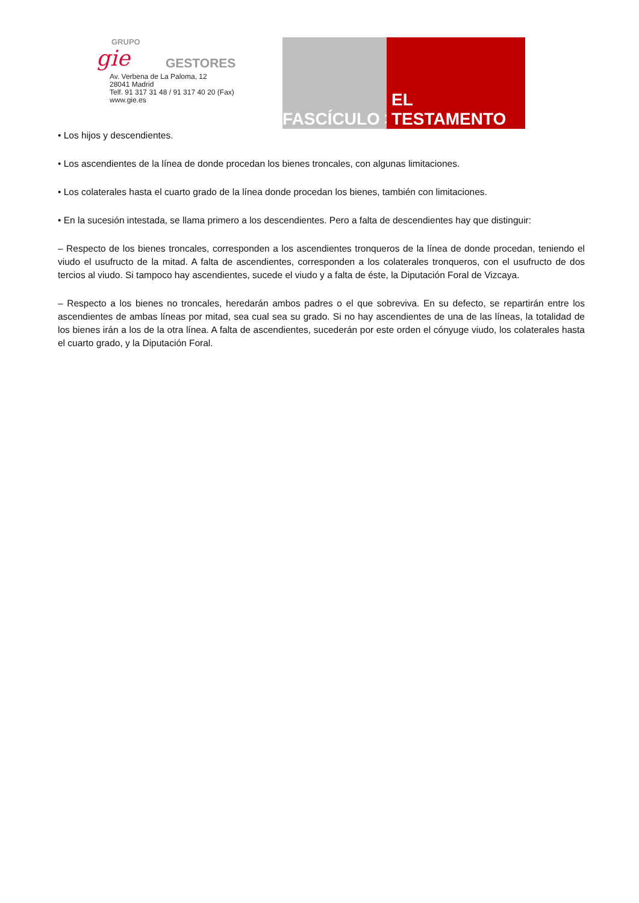GRUPO
gie GESTORES
Av. Verbena de La Paloma, 12
28041 Madrid
Telf. 91 317 31 48 / 91 317 40 20 (Fax)
www.gie.es
FASCÍCULO > EL TESTAMENTO
• Los hijos y descendientes.
• Los ascendientes de la línea de donde procedan los bienes troncales, con algunas limitaciones.
• Los colaterales hasta el cuarto grado de la línea donde procedan los bienes, también con limitaciones.
• En la sucesión intestada, se llama primero a los descendientes. Pero a falta de descendientes hay que distinguir:
– Respecto de los bienes troncales, corresponden a los ascendientes tronqueros de la línea de donde procedan, teniendo el viudo el usufructo de la mitad. A falta de ascendientes, corresponden a los colaterales tronqueros, con el usufructo de dos tercios al viudo. Si tampoco hay ascendientes, sucede el viudo y a falta de éste, la Diputación Foral de Vizcaya.
– Respecto a los bienes no troncales, heredarán ambos padres o el que sobreviva. En su defecto, se repartirán entre los ascendientes de ambas líneas por mitad, sea cual sea su grado. Si no hay ascendientes de una de las líneas, la totalidad de los bienes irán a los de la otra línea. A falta de ascendientes, sucederán por este orden el cónyuge viudo, los colaterales hasta el cuarto grado, y la Diputación Foral.